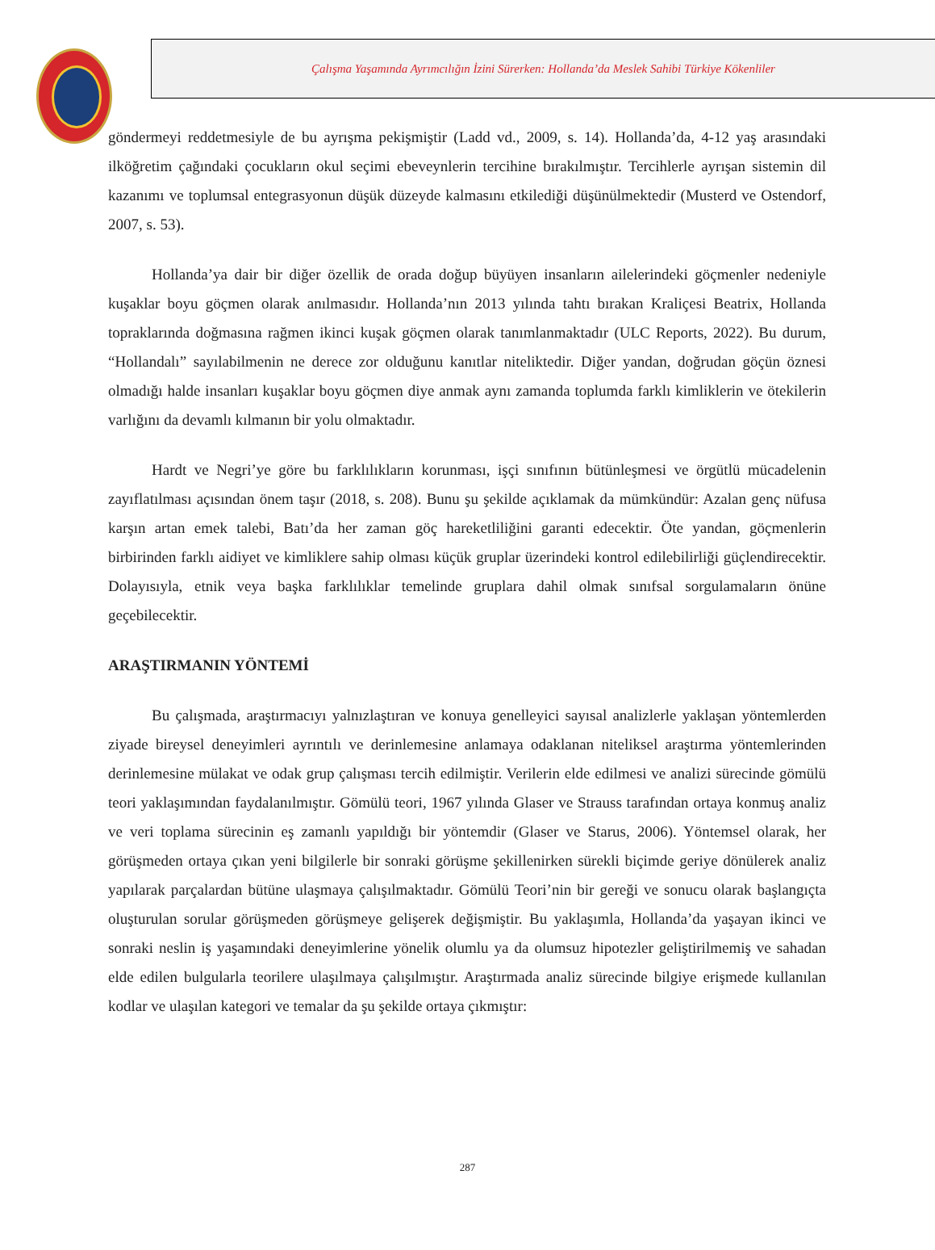Çalışma Yaşamında Ayrımcılığın İzini Sürerken: Hollanda’da Meslek Sahibi Türkiye Kökenliler
göndermeyi reddetmesiyle de bu ayrışma pekişmiştir (Ladd vd., 2009, s. 14). Hollanda’da, 4-12 yaş arasındaki ilköğretim çağındaki çocukların okul seçimi ebeveynlerin tercihine bırakılmıştır. Tercihlerle ayrışan sistemin dil kazanımı ve toplumsal entegrasyonun düşük düzeyde kalmasını etkilediği düşünülmektedir (Musterd ve Ostendorf, 2007, s. 53).
Hollanda’ya dair bir diğer özellik de orada doğup büyüyen insanların ailelerindeki göçmenler nedeniyle kuşaklar boyu göçmen olarak anılmasıdır. Hollanda’nın 2013 yılında tahtı bırakan Kraliçesi Beatrix, Hollanda topraklarında doğmasına rağmen ikinci kuşak göçmen olarak tanımlanmaktadır (ULC Reports, 2022). Bu durum, “Hollandalı” sayılabilmenin ne derece zor olduğunu kanıtlar niteliktedir. Diğer yandan, doğrudan göçün öznesi olmadığı halde insanları kuşaklar boyu göçmen diye anmak aynı zamanda toplumda farklı kimliklerin ve ötekilerin varlığını da devamlı kılmanın bir yolu olmaktadır.
Hardt ve Negri’ye göre bu farklılıkların korunması, işçi sınıfının bütünleşmesi ve örgütlü mücadelenin zayıflatılması açısından önem taşır (2018, s. 208). Bunu şu şekilde açıklamak da mümkündür: Azalan genç nüfusa karşın artan emek talebi, Batı’da her zaman göç hareketliliğini garanti edecektir. Öte yandan, göçmenlerin birbirinden farklı aidiyet ve kimliklere sahip olması küçük gruplar üzerindeki kontrol edilebilirliği güçlendirecektir. Dolayısıyla, etnik veya başka farklılıklar temelinde gruplara dahil olmak sınıfsal sorgulamaların önüne geçebilecektir.
ARAŞTIRMANIN YÖNTEMİ
Bu çalışmada, araştırmacıyı yalnızlaştıran ve konuya genelleyici sayısal analizlerle yaklaşan yöntemlerden ziyade bireysel deneyimleri ayrıntılı ve derinlemesine anlamaya odaklanan niteliksel araştırma yöntemlerinden derinlemesine mülakat ve odak grup çalışması tercih edilmiştir. Verilerin elde edilmesi ve analizi sürecinde gömülü teori yaklaşımından faydalanılmıştır. Gömülü teori, 1967 yılında Glaser ve Strauss tarafından ortaya konmuş analiz ve veri toplama sürecinin eş zamanlı yapıldığı bir yöntemdir (Glaser ve Starus, 2006). Yöntemsel olarak, her görüşmeden ortaya çıkan yeni bilgilerle bir sonraki görüşme şekillenirken sürekli biçimde geriye dönülerek analiz yapılarak parçalardan bütüne ulaşmaya çalışılmaktadır. Gömülü Teori’nin bir gereği ve sonucu olarak başlangıçta oluşturulan sorular görüşmeden görüşmeye gelişerek değişmiştir. Bu yaklaşımla, Hollanda’da yaşayan ikinci ve sonraki neslin iş yaşamındaki deneyimlerine yönelik olumlu ya da olumsuz hipotezler geliştirilmemiş ve sahadan elde edilen bulgularla teorilere ulaşılmaya çalışılmıştır. Araştırmada analiz sürecinde bilgiye erişmede kullanılan kodlar ve ulaşılan kategori ve temalar da şu şekilde ortaya çıkmıştır:
287